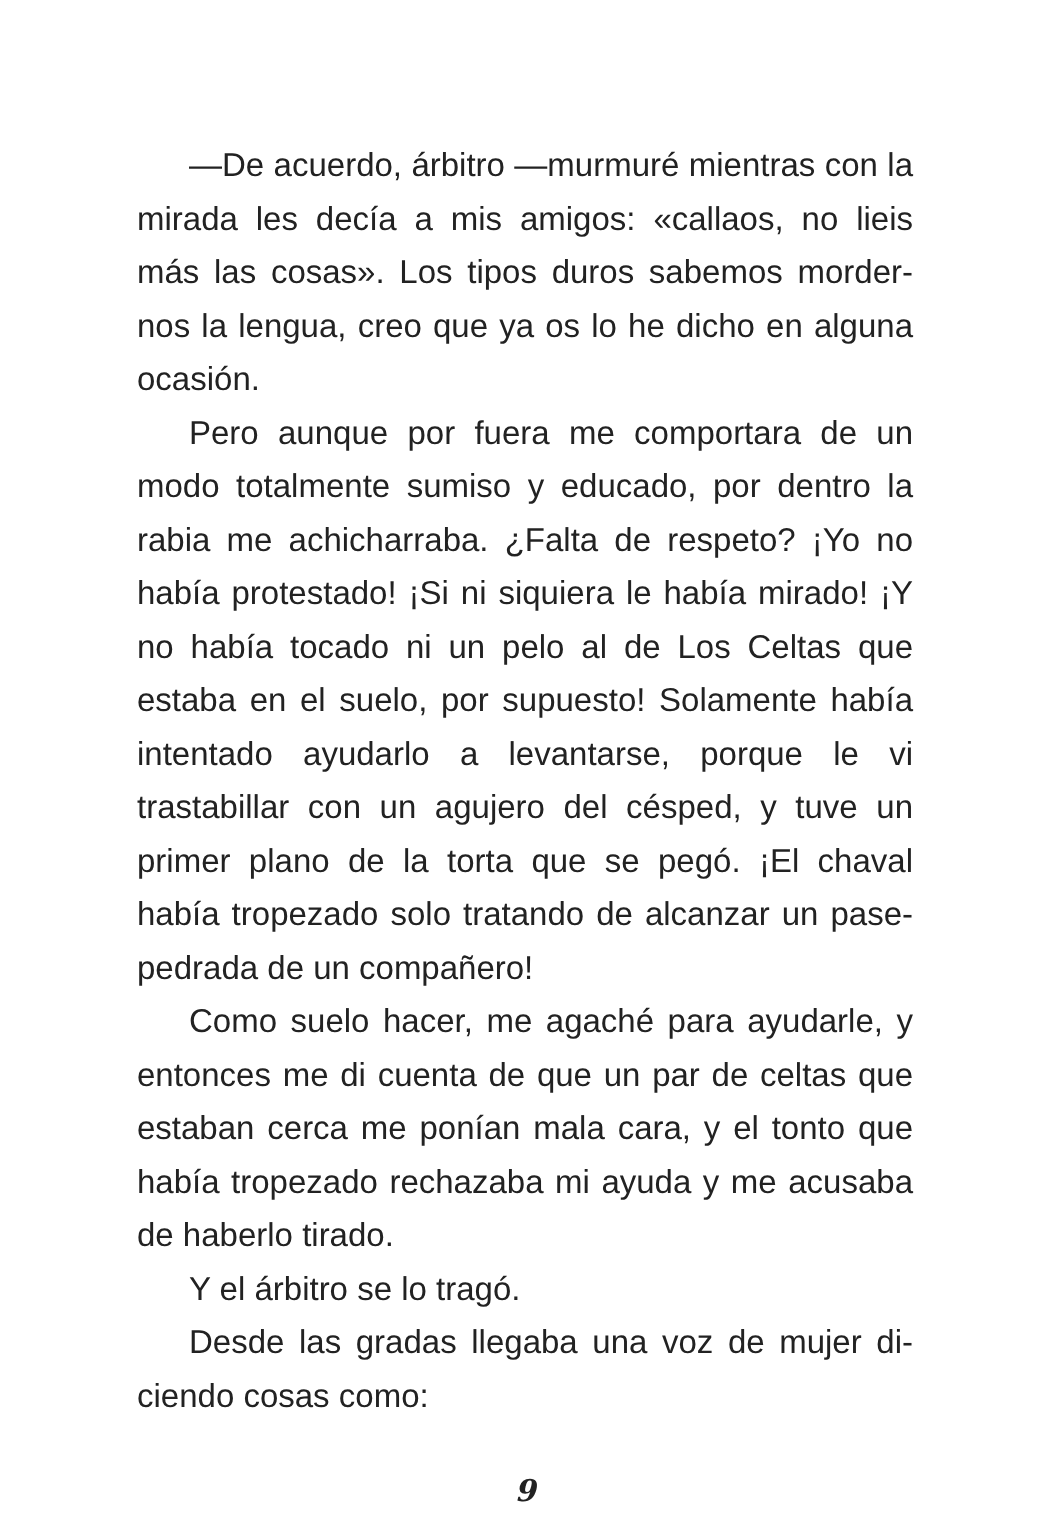—De acuerdo, árbitro —murmuré mientras con la mirada les decía a mis amigos: «callaos, no lieis más las cosas». Los tipos duros sabemos morder­nos la lengua, creo que ya os lo he dicho en alguna ocasión.
Pero aunque por fuera me comportara de un modo totalmente sumiso y educado, por dentro la rabia me achicharraba. ¿Falta de respeto? ¡Yo no había protestado! ¡Si ni siquiera le había mira­do! ¡Y no había tocado ni un pelo al de Los Celtas que estaba en el suelo, por supuesto! Solamente había intentado ayudarlo a levantarse, porque le vi trastabillar con un agujero del césped, y tuve un primer plano de la torta que se pegó. ¡El chaval había tropezado solo tratando de alcanzar un pase­pedrada de un compañero!
Como suelo hacer, me agaché para ayudarle, y entonces me di cuenta de que un par de celtas que estaban cerca me ponían mala cara, y el ton­to que había tropezado rechazaba mi ayuda y me acusaba de haberlo tirado.
Y el árbitro se lo tragó.
Desde las gradas llegaba una voz de mujer di­ciendo cosas como:
9